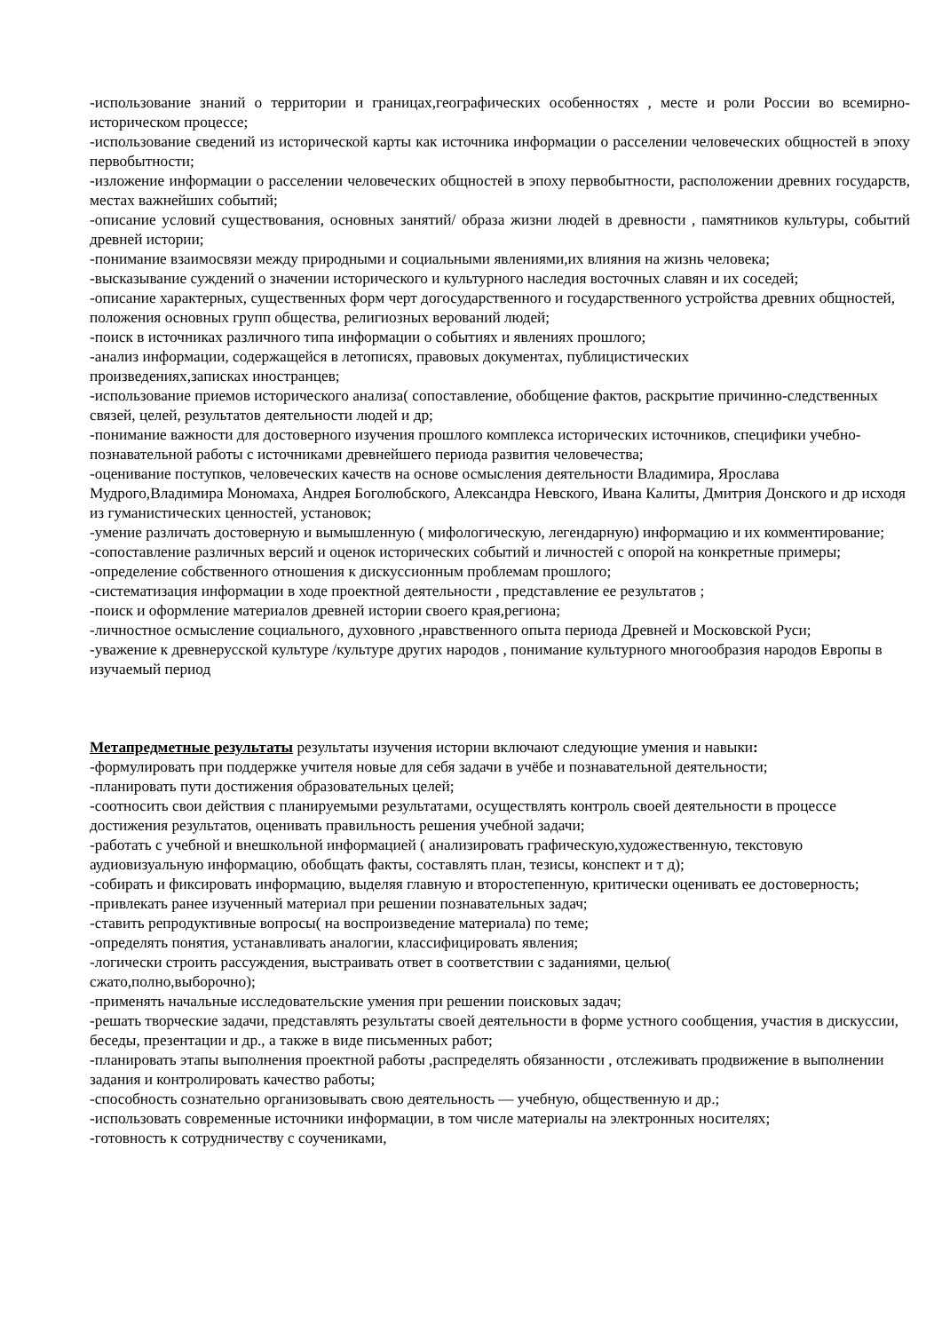-использование знаний о территории и границах,географических особенностях , месте и роли России во всемирно-историческом процессе;
-использование сведений из исторической карты как источника информации о расселении человеческих общностей в эпоху первобытности;
-изложение информации о расселении человеческих общностей в эпоху первобытности, расположении древних государств, местах важнейших событий;
-описание условий существования, основных занятий/ образа жизни людей в древности , памятников культуры, событий древней истории;
-понимание взаимосвязи между природными и социальными явлениями,их влияния на жизнь человека;
-высказывание суждений о значении исторического и культурного наследия восточных славян и их соседей;
-описание характерных, существенных форм черт догосударственного и государственного устройства древних общностей, положения основных групп общества, религиозных верований людей;
-поиск в источниках различного типа информации о событиях и явлениях прошлого;
-анализ информации, содержащейся в летописях, правовых документах, публицистических
произведениях,записках иностранцев;
-использование приемов исторического анализа( сопоставление, обобщение фактов, раскрытие причинно-следственных связей, целей, результатов деятельности людей и др;
-понимание важности для достоверного изучения прошлого комплекса исторических источников, специфики учебно-познавательной работы с источниками древнейшего периода развития человечества;
-оценивание поступков, человеческих качеств на основе осмысления деятельности Владимира, Ярослава Мудрого,Владимира Мономаха, Андрея Боголюбского, Александра Невского, Ивана Калиты, Дмитрия Донского и др исходя из гуманистических ценностей, установок;
-умение различать достоверную и вымышленную ( мифологическую, легендарную) информацию и их комментирование;
-сопоставление различных версий и оценок исторических событий и личностей с опорой на конкретные примеры;
-определение собственного отношения к дискуссионным проблемам прошлого;
-систематизация информации в ходе проектной деятельности , представление ее результатов ;
-поиск и оформление материалов древней истории своего края,региона;
-личностное осмысление социального, духовного ,нравственного опыта периода Древней и Московской Руси;
-уважение к древнерусской культуре /культуре других народов , понимание культурного многообразия народов Европы в изучаемый период
Метапредметные результаты результаты изучения истории включают следующие умения и навыки:
-формулировать при поддержке учителя новые для себя задачи в учёбе и познавательной деятельности;
-планировать пути достижения образовательных целей;
-соотносить свои действия с планируемыми результатами, осуществлять контроль своей деятельности в процессе достижения результатов, оценивать правильность решения учебной задачи;
-работать с учебной и внешкольной информацией ( анализировать графическую,художественную, текстовую аудиовизуальную информацию, обобщать факты, составлять план, тезисы, конспект и т д);
-собирать и фиксировать информацию, выделяя главную и второстепенную, критически оценивать ее достоверность;
-привлекать ранее изученный материал при решении познавательных задач;
-ставить репродуктивные вопросы( на воспроизведение материала) по теме;
-определять понятия, устанавливать аналогии, классифицировать явления;
-логически строить рассуждения, выстраивать ответ в соответствии с заданиями, целью(
сжато,полно,выборочно);
-применять начальные исследовательские умения при решении поисковых задач;
-решать творческие задачи, представлять результаты своей деятельности в форме устного сообщения, участия в дискуссии, беседы, презентации и др., а также в виде письменных работ;
-планировать этапы выполнения проектной работы ,распределять обязанности , отслеживать продвижение в выполнении задания и контролировать качество работы;
-способность сознательно организовывать свою деятельность — учебную, общественную и др.;
-использовать современные источники информации, в том числе материалы на электронных носителях;
-готовность к сотрудничеству с соучениками,